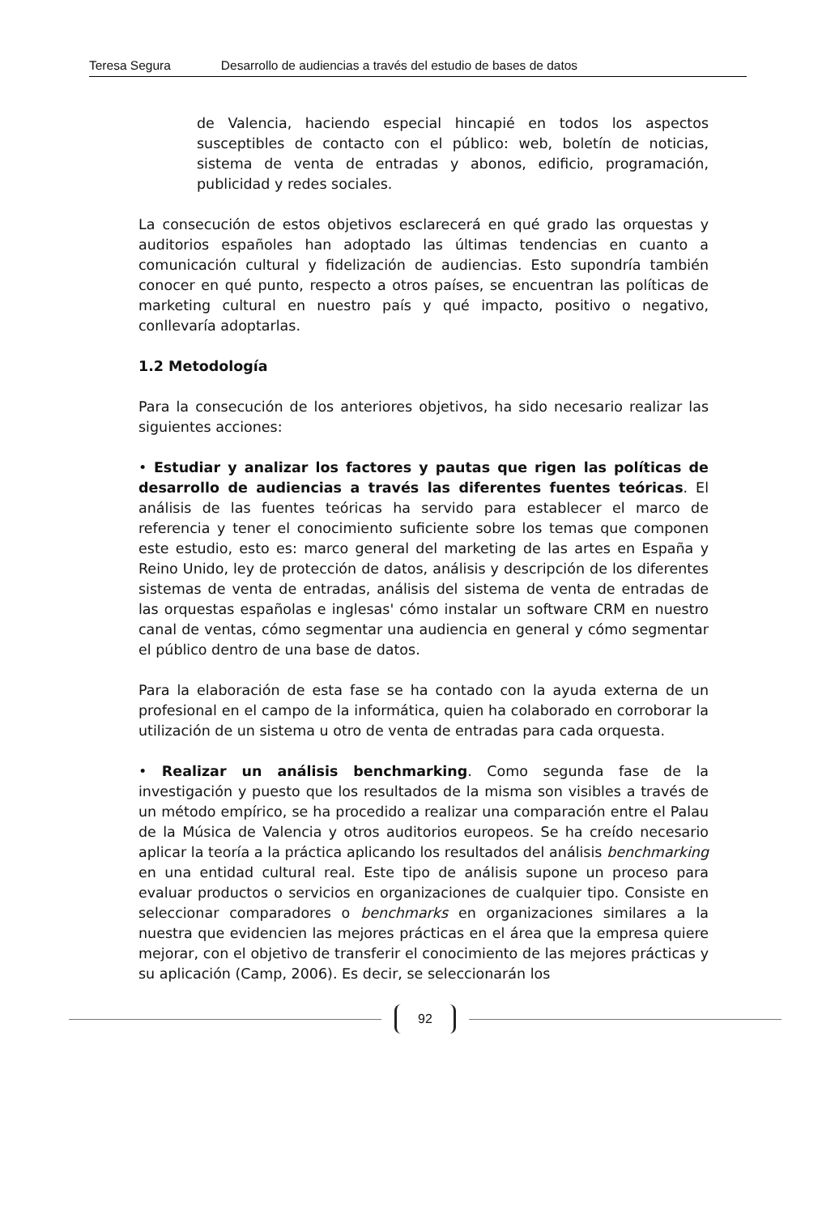Teresa Segura Desarrollo de audiencias a través del estudio de bases de datos
de Valencia, haciendo especial hincapié en todos los aspectos susceptibles de contacto con el público: web, boletín de noticias, sistema de venta de entradas y abonos, edificio, programación, publicidad y redes sociales.
La consecución de estos objetivos esclarecerá en qué grado las orquestas y auditorios españoles han adoptado las últimas tendencias en cuanto a comunicación cultural y fidelización de audiencias. Esto supondría también conocer en qué punto, respecto a otros países, se encuentran las políticas de marketing cultural en nuestro país y qué impacto, positivo o negativo, conllevaría adoptarlas.
1.2 Metodología
Para la consecución de los anteriores objetivos, ha sido necesario realizar las siguientes acciones:
• Estudiar y analizar los factores y pautas que rigen las políticas de desarrollo de audiencias a través las diferentes fuentes teóricas. El análisis de las fuentes teóricas ha servido para establecer el marco de referencia y tener el conocimiento suficiente sobre los temas que componen este estudio, esto es: marco general del marketing de las artes en España y Reino Unido, ley de protección de datos, análisis y descripción de los diferentes sistemas de venta de entradas, análisis del sistema de venta de entradas de las orquestas españolas e inglesas' cómo instalar un software CRM en nuestro canal de ventas, cómo segmentar una audiencia en general y cómo segmentar el público dentro de una base de datos.
Para la elaboración de esta fase se ha contado con la ayuda externa de un profesional en el campo de la informática, quien ha colaborado en corroborar la utilización de un sistema u otro de venta de entradas para cada orquesta.
• Realizar un análisis benchmarking. Como segunda fase de la investigación y puesto que los resultados de la misma son visibles a través de un método empírico, se ha procedido a realizar una comparación entre el Palau de la Música de Valencia y otros auditorios europeos. Se ha creído necesario aplicar la teoría a la práctica aplicando los resultados del análisis benchmarking en una entidad cultural real. Este tipo de análisis supone un proceso para evaluar productos o servicios en organizaciones de cualquier tipo. Consiste en seleccionar comparadores o benchmarks en organizaciones similares a la nuestra que evidencien las mejores prácticas en el área que la empresa quiere mejorar, con el objetivo de transferir el conocimiento de las mejores prácticas y su aplicación (Camp, 2006). Es decir, se seleccionarán los
92